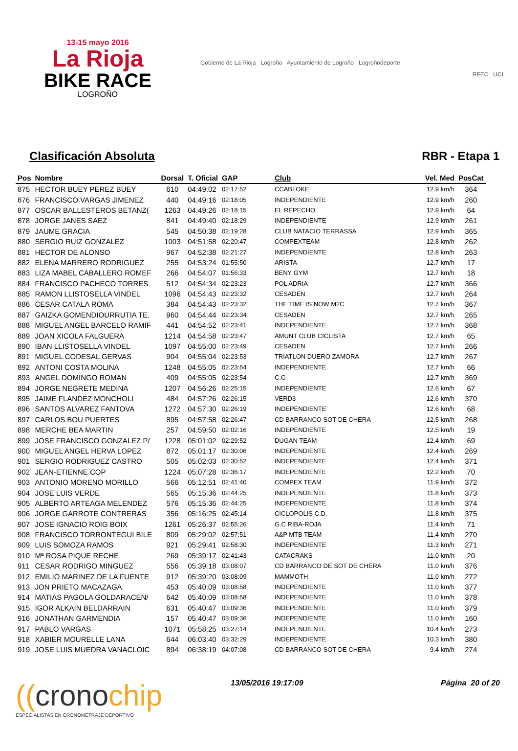13-15 mayo 2016
La Rioja
BIKE RACE
LOGROÑO
Gobierno de La Rioja Logroño Ayuntamiento de Logroño Logroñodeporte
RFEC UCI
Clasificación Absoluta RBR - Etapa 1
| Pos | Nombre | Dorsal | T. Oficial | GAP | Club | Vel. Med | PosCat |
| --- | --- | --- | --- | --- | --- | --- | --- |
| 875 | HECTOR BUEY PEREZ BUEY | 610 | 04:49:02 | 02:17:52 | CCABLOKE | 12.9 km/h | 364 |
| 876 | FRANCISCO VARGAS JIMENEZ | 440 | 04:49:16 | 02:18:05 | INDEPENDIENTE | 12.9 km/h | 260 |
| 877 | OSCAR BALLESTEROS BETANZ( | 1263 | 04:49:26 | 02:18:15 | EL REPECHO | 12.9 km/h | 64 |
| 878 | JORGE JANES SAEZ | 841 | 04:49:40 | 02:18:29 | INDEPENDIENTE | 12.9 km/h | 261 |
| 879 | JAUME GRACIA | 545 | 04:50:38 | 02:19:28 | CLUB NATACIO TERRASSA | 12.9 km/h | 365 |
| 880 | SERGIO RUIZ GONZALEZ | 1003 | 04:51:58 | 02:20:47 | COMPEXTEAM | 12.8 km/h | 262 |
| 881 | HECTOR DE ALONSO | 967 | 04:52:38 | 02:21:27 | INDEPENDIENTE | 12.8 km/h | 263 |
| 882 | ELENA MARRERO RODRIGUEZ | 255 | 04:53:24 | 01:55:50 | ARISTA | 12.7 km/h | 17 |
| 883 | LIZA MABEL CABALLERO ROMEF | 266 | 04:54:07 | 01:56:33 | BENY GYM | 12.7 km/h | 18 |
| 884 | FRANCISCO PACHECO TORRES | 512 | 04:54:34 | 02:23:23 | POL ADRIA | 12.7 km/h | 366 |
| 885 | RAMON LLISTOSELLA VINDEL | 1096 | 04:54:43 | 02:23:32 | CESADEN | 12.7 km/h | 264 |
| 886 | CESAR CATALA ROMA | 384 | 04:54:43 | 02:23:32 | THE TIME IS NOW M2C | 12.7 km/h | 367 |
| 887 | GAIZKA GOMENDIOURRUTIA TE. | 960 | 04:54:44 | 02:23:34 | CESADEN | 12.7 km/h | 265 |
| 888 | MIGUEL ANGEL BARCELO RAMIF | 441 | 04:54:52 | 02:23:41 | INDEPENDIENTE | 12.7 km/h | 368 |
| 889 | JOAN XICOLA FALGUERA | 1214 | 04:54:58 | 02:23:47 | AMUNT CLUB CICLISTA | 12.7 km/h | 65 |
| 890 | IBAN LLISTOSELLA VINDEL | 1097 | 04:55:00 | 02:23:49 | CESADEN | 12.7 km/h | 266 |
| 891 | MIGUEL CODESAL GERVAS | 904 | 04:55:04 | 02:23:53 | TRIATLON DUERO ZAMORA | 12.7 km/h | 267 |
| 892 | ANTONI COSTA MOLINA | 1248 | 04:55:05 | 02:23:54 | INDEPENDIENTE | 12.7 km/h | 66 |
| 893 | ANGEL DOMINGO ROMAN | 409 | 04:55:05 | 02:23:54 | C.C | 12.7 km/h | 369 |
| 894 | JORGE NEGRETE MEDINA | 1207 | 04:56:26 | 02:25:15 | INDEPENDIENTE | 12.6 km/h | 67 |
| 895 | JAIME FLANDEZ MONCHOLI | 484 | 04:57:26 | 02:26:15 | VERD3 | 12.6 km/h | 370 |
| 896 | SANTOS ALVAREZ FANTOVA | 1272 | 04:57:30 | 02:26:19 | INDEPENDIENTE | 12.6 km/h | 68 |
| 897 | CARLOS BOU PUERTES | 895 | 04:57:58 | 02:26:47 | CD BARRANCO SOT DE CHERA | 12.5 km/h | 268 |
| 898 | MERCHE BEA MARTIN | 257 | 04:59:50 | 02:02:16 | INDEPENDIENTE | 12.5 km/h | 19 |
| 899 | JOSE FRANCISCO GONZALEZ P/ | 1228 | 05:01:02 | 02:29:52 | DUGAN TEAM | 12.4 km/h | 69 |
| 900 | MIGUEL ANGEL HERVA LOPEZ | 872 | 05:01:17 | 02:30:06 | INDEPENDIENTE | 12.4 km/h | 269 |
| 901 | SERGIO RODRIGUEZ CASTRO | 505 | 05:02:03 | 02:30:52 | INDEPENDIENTE | 12.4 km/h | 371 |
| 902 | JEAN-ETIENNE COP | 1224 | 05:07:28 | 02:36:17 | INDEPENDIENTE | 12.2 km/h | 70 |
| 903 | ANTONIO MORENO MORILLO | 566 | 05:12:51 | 02:41:40 | COMPEX TEAM | 11.9 km/h | 372 |
| 904 | JOSE LUIS VERDE | 565 | 05:15:36 | 02:44:25 | INDEPENDIENTE | 11.8 km/h | 373 |
| 905 | ALBERTO ARTEAGA MELENDEZ | 576 | 05:15:36 | 02:44:25 | INDEPENDIENTE | 11.8 km/h | 374 |
| 906 | JORGE GARROTE CONTRERAS | 356 | 05:16:25 | 02:45:14 | CICLOPOLIS C.D. | 11.8 km/h | 375 |
| 907 | JOSE IGNACIO ROIG BOIX | 1261 | 05:26:37 | 02:55:26 | G.C RIBA-ROJA | 11.4 km/h | 71 |
| 908 | FRANCISCO TORRONTEGUI BILE | 809 | 05:29:02 | 02:57:51 | A&P MTB TEAM | 11.4 km/h | 270 |
| 909 | LUIS SOMOZA RAMOS | 921 | 05:29:41 | 02:58:30 | INDEPENDIENTE | 11.3 km/h | 271 |
| 910 | Mª ROSA PIQUE RECHE | 269 | 05:39:17 | 02:41:43 | CATACRAKS | 11.0 km/h | 20 |
| 911 | CESAR RODRIGO MINGUEZ | 556 | 05:39:18 | 03:08:07 | CD BARRANCO DE SOT DE CHERA | 11.0 km/h | 376 |
| 912 | EMILIO MARINEZ DE LA FUENTE | 912 | 05:39:20 | 03:08:09 | MAMMOTH | 11.0 km/h | 272 |
| 913 | JON PRIETO MACAZAGA | 453 | 05:40:09 | 03:08:58 | INDEPENDIENTE | 11.0 km/h | 377 |
| 914 | MATIAS PAGOLA GOLDARACEN/ | 642 | 05:40:09 | 03:08:58 | INDEPENDIENTE | 11.0 km/h | 378 |
| 915 | IGOR ALKAIN BELDARRAIN | 631 | 05:40:47 | 03:09:36 | INDEPENDIENTE | 11.0 km/h | 379 |
| 916 | JONATHAN GARMENDIA | 157 | 05:40:47 | 03:09:36 | INDEPENDIENTE | 11.0 km/h | 160 |
| 917 | PABLO VARGAS | 1071 | 05:58:25 | 03:27:14 | INDEPENDIENTE | 10.4 km/h | 273 |
| 918 | XABIER MOURELLE LANA | 644 | 06:03:40 | 03:32:29 | INDEPENDIENTE | 10.3 km/h | 380 |
| 919 | JOSE LUIS MUEDRA VANACLOIC | 894 | 06:38:19 | 04:07:08 | CD BARRANCO SOT DE CHERA | 9.4 km/h | 274 |
((cronochip
ESPECIALISTAS EN CRONOMETRAJE DEPORTIVO
13/05/2016 19:17:09 Página 20 of 20